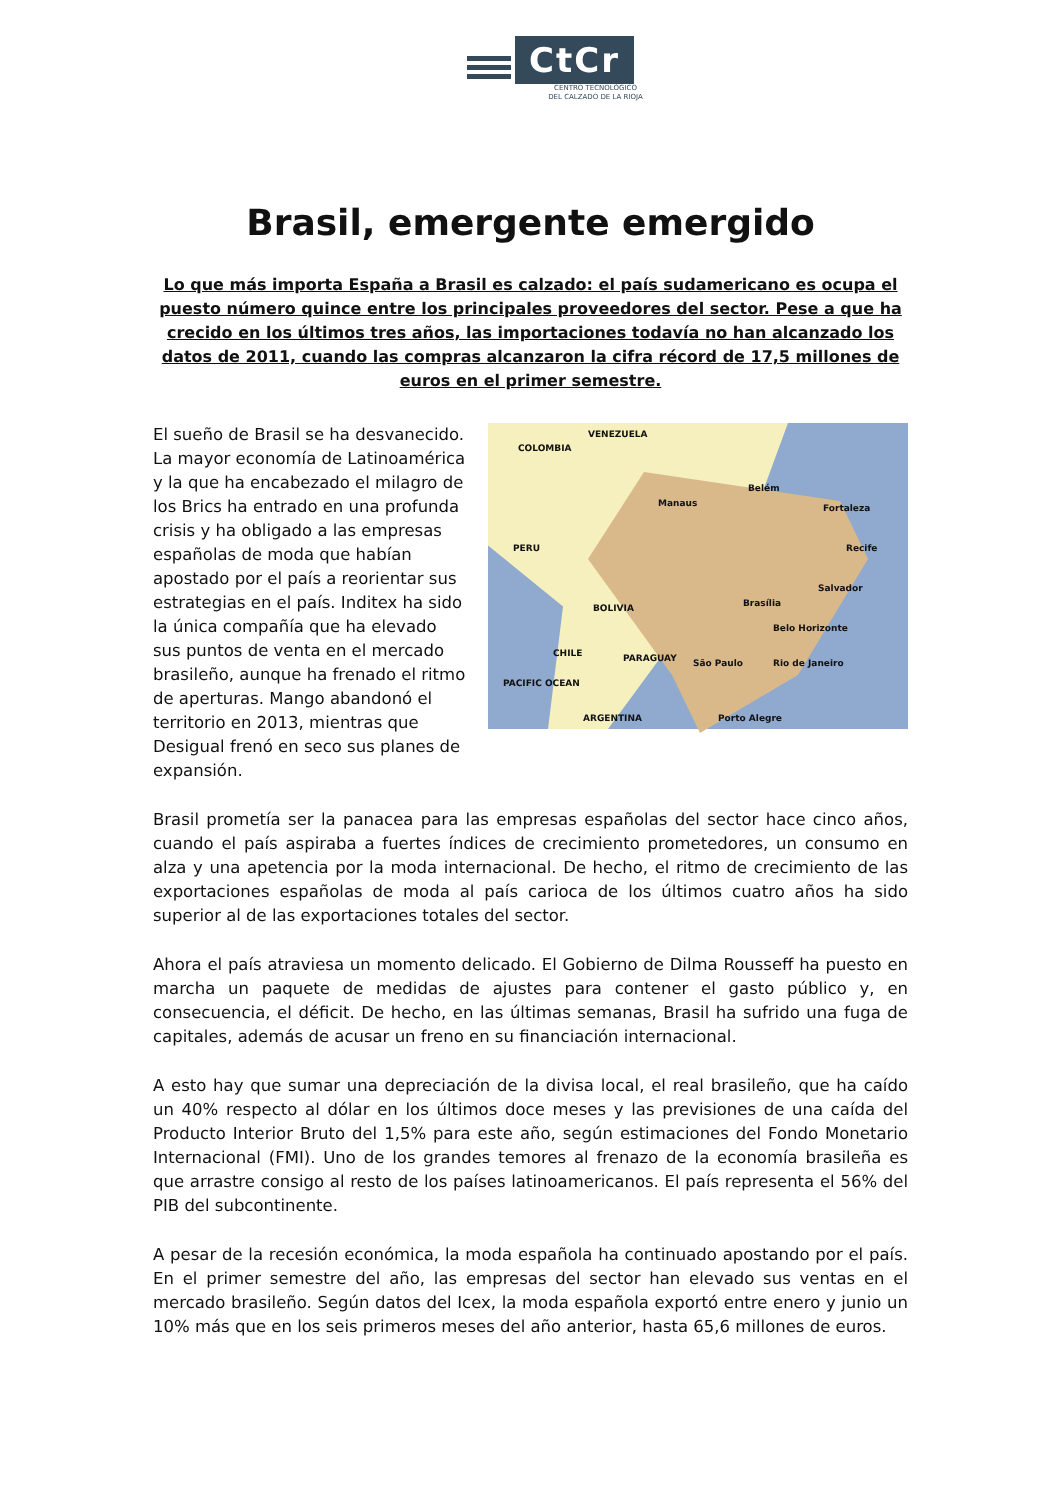CtCr
CENTRO TECNOLÓGICO
DEL CALZADO DE LA RIOJA
Brasil, emergente emergido
Lo que más importa España a Brasil es calzado: el país sudamericano es ocupa el puesto número quince entre los principales proveedores del sector. Pese a que ha crecido en los últimos tres años, las importaciones todavía no han alcanzado los datos de 2011, cuando las compras alcanzaron la cifra récord de 17,5 millones de euros en el primer semestre.
El sueño de Brasil se ha desvanecido. La mayor economía de Latinoamérica y la que ha encabezado el milagro de los Brics ha entrado en una profunda crisis y ha obligado a las empresas españolas de moda que habían apostado por el país a reorientar sus estrategias en el país. Inditex ha sido la única compañía que ha elevado sus puntos de venta en el mercado brasileño, aunque ha frenado el ritmo de aperturas. Mango abandonó el territorio en 2013, mientras que Desigual frenó en seco sus planes de expansión.
COLOMBIA
VENEZUELA
PERU
BOLIVIA
CHILE PARAGUAY
ARGENTINA
PACIFIC OCEAN
Manaus
Belém
Fortaleza
Recife
Salvador
Brasília
Belo Horizonte
Rio de Janeiro São Paulo
Porto Alegre
Brasil prometía ser la panacea para las empresas españolas del sector hace cinco años, cuando el país aspiraba a fuertes índices de crecimiento prometedores, un consumo en alza y una apetencia por la moda internacional. De hecho, el ritmo de crecimiento de las exportaciones españolas de moda al país carioca de los últimos cuatro años ha sido superior al de las exportaciones totales del sector.
Ahora el país atraviesa un momento delicado. El Gobierno de Dilma Rousseff ha puesto en marcha un paquete de medidas de ajustes para contener el gasto público y, en consecuencia, el déficit. De hecho, en las últimas semanas, Brasil ha sufrido una fuga de capitales, además de acusar un freno en su financiación internacional.
A esto hay que sumar una depreciación de la divisa local, el real brasileño, que ha caído un 40% respecto al dólar en los últimos doce meses y las previsiones de una caída del Producto Interior Bruto del 1,5% para este año, según estimaciones del Fondo Monetario Internacional (FMI). Uno de los grandes temores al frenazo de la economía brasileña es que arrastre consigo al resto de los países latinoamericanos. El país representa el 56% del PIB del subcontinente.
A pesar de la recesión económica, la moda española ha continuado apostando por el país. En el primer semestre del año, las empresas del sector han elevado sus ventas en el mercado brasileño. Según datos del Icex, la moda española exportó entre enero y junio un 10% más que en los seis primeros meses del año anterior, hasta 65,6 millones de euros.